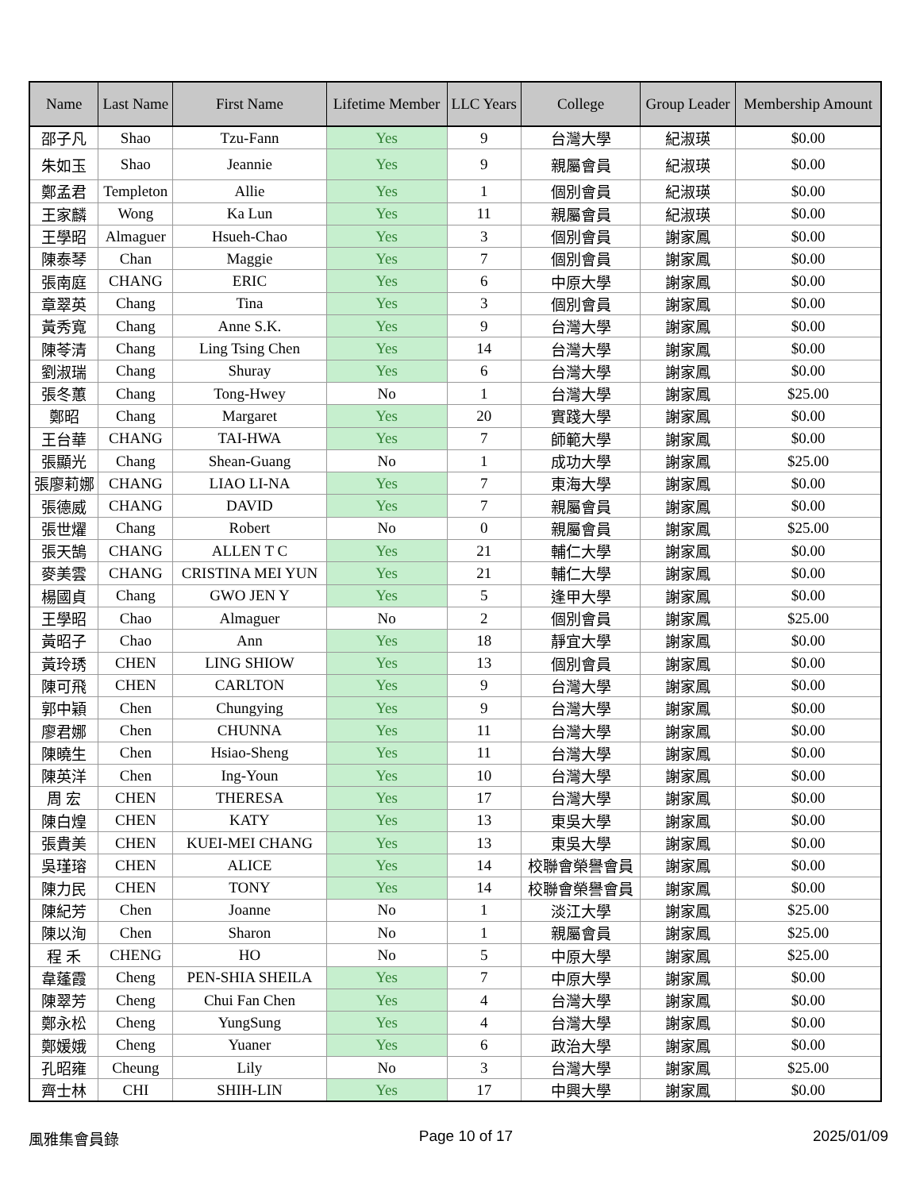| Name | Last Name | First Name | Lifetime Member | LLC Years | College | Group Leader | Membership Amount |
| --- | --- | --- | --- | --- | --- | --- | --- |
| 邵子凡 | Shao | Tzu-Fann | Yes | 9 | 台灣大學 | 紀淑瑛 | $0.00 |
| 朱如玉 | Shao | Jeannie | Yes | 9 | 親屬會員 | 紀淑瑛 | $0.00 |
| 鄭孟君 | Templeton | Allie | Yes | 1 | 個別會員 | 紀淑瑛 | $0.00 |
| 王家麟 | Wong | Ka Lun | Yes | 11 | 親屬會員 | 紀淑瑛 | $0.00 |
| 王學昭 | Almaguer | Hsueh-Chao | Yes | 3 | 個別會員 | 謝家鳳 | $0.00 |
| 陳泰琴 | Chan | Maggie | Yes | 7 | 個別會員 | 謝家鳳 | $0.00 |
| 張南庭 | CHANG | ERIC | Yes | 6 | 中原大學 | 謝家鳳 | $0.00 |
| 章翠英 | Chang | Tina | Yes | 3 | 個別會員 | 謝家鳳 | $0.00 |
| 黃秀寬 | Chang | Anne S.K. | Yes | 9 | 台灣大學 | 謝家鳳 | $0.00 |
| 陳苓清 | Chang | Ling Tsing Chen | Yes | 14 | 台灣大學 | 謝家鳳 | $0.00 |
| 劉淑瑞 | Chang | Shuray | Yes | 6 | 台灣大學 | 謝家鳳 | $0.00 |
| 張冬蕙 | Chang | Tong-Hwey | No | 1 | 台灣大學 | 謝家鳳 | $25.00 |
| 鄭昭 | Chang | Margaret | Yes | 20 | 實踐大學 | 謝家鳳 | $0.00 |
| 王台華 | CHANG | TAI-HWA | Yes | 7 | 師範大學 | 謝家鳳 | $0.00 |
| 張顯光 | Chang | Shean-Guang | No | 1 | 成功大學 | 謝家鳳 | $25.00 |
| 張廖莉娜 | CHANG | LIAO LI-NA | Yes | 7 | 東海大學 | 謝家鳳 | $0.00 |
| 張德威 | CHANG | DAVID | Yes | 7 | 親屬會員 | 謝家鳳 | $0.00 |
| 張世燿 | Chang | Robert | No | 0 | 親屬會員 | 謝家鳳 | $25.00 |
| 張天鵠 | CHANG | ALLEN T C | Yes | 21 | 輔仁大學 | 謝家鳳 | $0.00 |
| 麥美雲 | CHANG | CRISTINA MEI YUN | Yes | 21 | 輔仁大學 | 謝家鳳 | $0.00 |
| 楊國貞 | Chang | GWO JEN Y | Yes | 5 | 逢甲大學 | 謝家鳳 | $0.00 |
| 王學昭 | Chao | Almaguer | No | 2 | 個別會員 | 謝家鳳 | $25.00 |
| 黃昭子 | Chao | Ann | Yes | 18 | 靜宜大學 | 謝家鳳 | $0.00 |
| 黃玲琇 | CHEN | LING SHIOW | Yes | 13 | 個別會員 | 謝家鳳 | $0.00 |
| 陳可飛 | CHEN | CARLTON | Yes | 9 | 台灣大學 | 謝家鳳 | $0.00 |
| 郭中穎 | Chen | Chungying | Yes | 9 | 台灣大學 | 謝家鳳 | $0.00 |
| 廖君娜 | Chen | CHUNNA | Yes | 11 | 台灣大學 | 謝家鳳 | $0.00 |
| 陳曉生 | Chen | Hsiao-Sheng | Yes | 11 | 台灣大學 | 謝家鳳 | $0.00 |
| 陳英洋 | Chen | Ing-Youn | Yes | 10 | 台灣大學 | 謝家鳳 | $0.00 |
| 周 宏 | CHEN | THERESA | Yes | 17 | 台灣大學 | 謝家鳳 | $0.00 |
| 陳白煌 | CHEN | KATY | Yes | 13 | 東吳大學 | 謝家鳳 | $0.00 |
| 張貴美 | CHEN | KUEI-MEI CHANG | Yes | 13 | 東吳大學 | 謝家鳳 | $0.00 |
| 吳瑾瑢 | CHEN | ALICE | Yes | 14 | 校聯會榮譽會員 | 謝家鳳 | $0.00 |
| 陳力民 | CHEN | TONY | Yes | 14 | 校聯會榮譽會員 | 謝家鳳 | $0.00 |
| 陳紀芳 | Chen | Joanne | No | 1 | 淡江大學 | 謝家鳳 | $25.00 |
| 陳以洵 | Chen | Sharon | No | 1 | 親屬會員 | 謝家鳳 | $25.00 |
| 程 禾 | CHENG | HO | No | 5 | 中原大學 | 謝家鳳 | $25.00 |
| 韋蓬霞 | Cheng | PEN-SHIA SHEILA | Yes | 7 | 中原大學 | 謝家鳳 | $0.00 |
| 陳翠芳 | Cheng | Chui Fan Chen | Yes | 4 | 台灣大學 | 謝家鳳 | $0.00 |
| 鄭永松 | Cheng | YungSung | Yes | 4 | 台灣大學 | 謝家鳳 | $0.00 |
| 鄭媛娥 | Cheng | Yuaner | Yes | 6 | 政治大學 | 謝家鳳 | $0.00 |
| 孔昭雍 | Cheung | Lily | No | 3 | 台灣大學 | 謝家鳳 | $25.00 |
| 齊士林 | CHI | SHIH-LIN | Yes | 17 | 中興大學 | 謝家鳳 | $0.00 |
風雅集會員錄 Page 10 of 17 2025/01/09